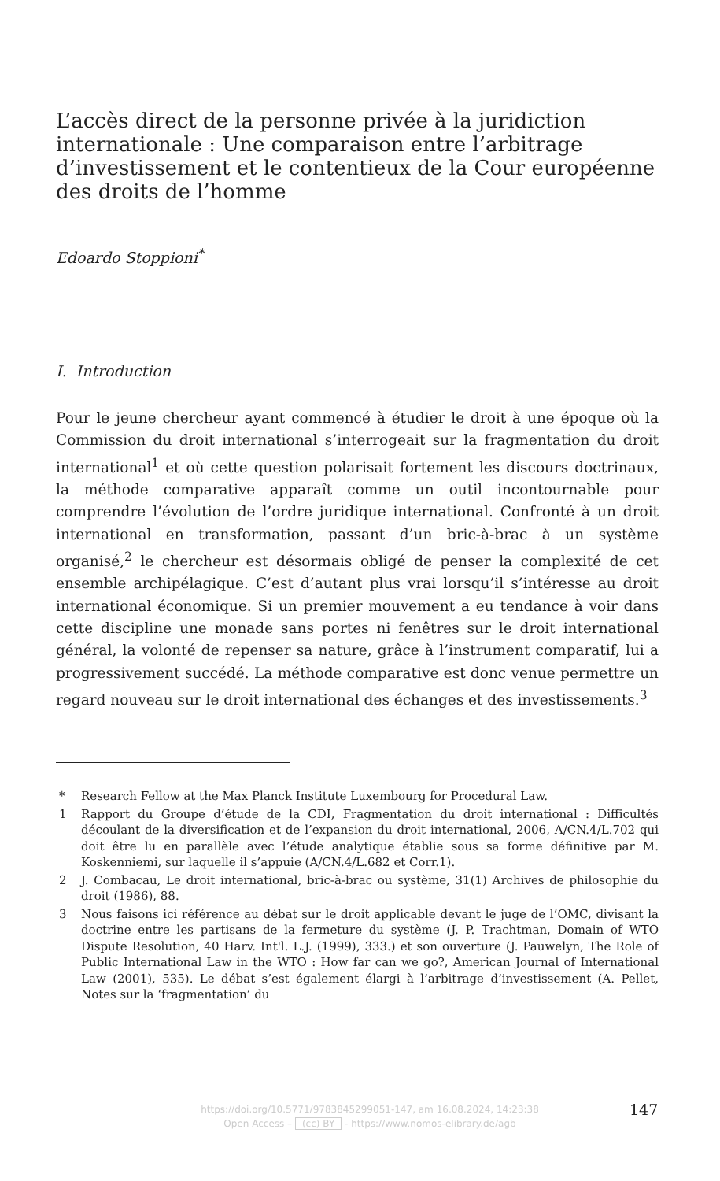L’accès direct de la personne privée à la juridiction internationale : Une comparaison entre l’arbitrage d’investissement et le contentieux de la Cour européenne des droits de l’homme
Edoardo Stoppioni<sup>*</sup>
I. Introduction
Pour le jeune chercheur ayant commencé à étudier le droit à une époque où la Commission du droit international s’interrogeait sur la fragmentation du droit international<sup>1</sup> et où cette question polarisait fortement les discours doctrinaux, la méthode comparative apparaît comme un outil incontournable pour comprendre l’évolution de l’ordre juridique international. Confronté à un droit international en transformation, passant d’un bric-à-brac à un système organisé,<sup>2</sup> le chercheur est désormais obligé de penser la complexité de cet ensemble archipélagique. C’est d’autant plus vrai lorsqu’il s’intéresse au droit international économique. Si un premier mouvement a eu tendance à voir dans cette discipline une monade sans portes ni fenêtres sur le droit international général, la volonté de repenser sa nature, grâce à l’instrument comparatif, lui a progressivement succédé. La méthode comparative est donc venue permettre un regard nouveau sur le droit international des échanges et des investissements.<sup>3</sup>
* Research Fellow at the Max Planck Institute Luxembourg for Procedural Law.
1 Rapport du Groupe d’étude de la CDI, Fragmentation du droit international : Difficultés découlant de la diversification et de l’expansion du droit international, 2006, A/CN.4/L.702 qui doit être lu en parallèle avec l’étude analytique établie sous sa forme définitive par M. Koskenniemi, sur laquelle il s’appuie (A/CN.4/L.682 et Corr.1).
2 J. Combacau, Le droit international, bric-à-brac ou système, 31(1) Archives de philosophie du droit (1986), 88.
3 Nous faisons ici référence au débat sur le droit applicable devant le juge de l’OMC, divisant la doctrine entre les partisans de la fermeture du système (J. P. Trachtman, Domain of WTO Dispute Resolution, 40 Harv. Int'l. L.J. (1999), 333.) et son ouverture (J. Pauwelyn, The Role of Public International Law in the WTO : How far can we go?, American Journal of International Law (2001), 535). Le débat s’est également élargi à l’arbitrage d’investissement (A. Pellet, Notes sur la ‘fragmentation’ du
https://doi.org/10.5771/9783845299051-147, am 16.08.2024, 14:23:38
Open Access – (cc) BY - https://www.nomos-elibrary.de/agb
147